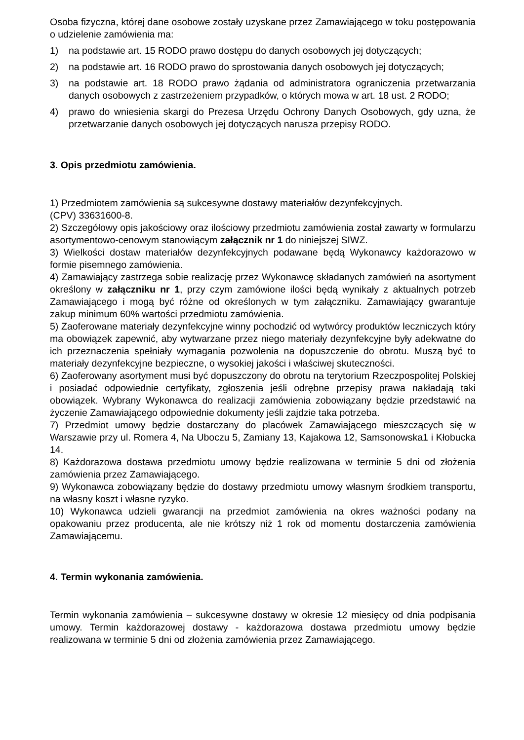Osoba fizyczna, której dane osobowe zostały uzyskane przez Zamawiającego w toku postępowania o udzielenie zamówienia ma:
1) na podstawie art. 15 RODO prawo dostępu do danych osobowych jej dotyczących;
2) na podstawie art. 16 RODO prawo do sprostowania danych osobowych jej dotyczących;
3) na podstawie art. 18 RODO prawo żądania od administratora ograniczenia przetwarzania danych osobowych z zastrzeżeniem przypadków, o których mowa w art. 18 ust. 2 RODO;
4) prawo do wniesienia skargi do Prezesa Urzędu Ochrony Danych Osobowych, gdy uzna, że przetwarzanie danych osobowych jej dotyczących narusza przepisy RODO.
3. Opis przedmiotu zamówienia.
1) Przedmiotem zamówienia są sukcesywne dostawy materiałów dezynfekcyjnych.
(CPV) 33631600-8.
2) Szczegółowy opis jakościowy oraz ilościowy przedmiotu zamówienia został zawarty w formularzu asortymentowo-cenowym stanowiącym załącznik nr 1 do niniejszej SIWZ.
3) Wielkości dostaw materiałów dezynfekcyjnych podawane będą Wykonawcy każdorazowo w formie pisemnego zamówienia.
4) Zamawiający zastrzega sobie realizację przez Wykonawcę składanych zamówień na asortyment określony w załączniku nr 1, przy czym zamówione ilości będą wynikały z aktualnych potrzeb Zamawiającego i mogą być różne od określonych w tym załączniku. Zamawiający gwarantuje zakup minimum 60% wartości przedmiotu zamówienia.
5) Zaoferowane materiały dezynfekcyjne winny pochodzić od wytwórcy produktów leczniczych który ma obowiązek zapewnić, aby wytwarzane przez niego materiały dezynfekcyjne były adekwatne do ich przeznaczenia spełniały wymagania pozwolenia na dopuszczenie do obrotu. Muszą być to materiały dezynfekcyjne bezpieczne, o wysokiej jakości i właściwej skuteczności.
6) Zaoferowany asortyment musi być dopuszczony do obrotu na terytorium Rzeczpospolitej Polskiej i posiadać odpowiednie certyfikaty, zgłoszenia jeśli odrębne przepisy prawa nakładają taki obowiązek. Wybrany Wykonawca do realizacji zamówienia zobowiązany będzie przedstawić na życzenie Zamawiającego odpowiednie dokumenty jeśli zajdzie taka potrzeba.
7) Przedmiot umowy będzie dostarczany do placówek Zamawiającego mieszczących się w Warszawie przy ul. Romera 4, Na Uboczu 5, Zamiany 13, Kajakowa 12, Samsonowska1 i Kłobucka 14.
8) Każdorazowa dostawa przedmiotu umowy będzie realizowana w terminie 5 dni od złożenia zamówienia przez Zamawiającego.
9) Wykonawca zobowiązany będzie do dostawy przedmiotu umowy własnym środkiem transportu, na własny koszt i własne ryzyko.
10) Wykonawca udzieli gwarancji na przedmiot zamówienia na okres ważności podany na opakowaniu przez producenta, ale nie krótszy niż 1 rok od momentu dostarczenia zamówienia Zamawiającemu.
4. Termin wykonania zamówienia.
Termin wykonania zamówienia – sukcesywne dostawy w okresie 12 miesięcy od dnia podpisania umowy. Termin każdorazowej dostawy - każdorazowa dostawa przedmiotu umowy będzie realizowana w terminie 5 dni od złożenia zamówienia przez Zamawiającego.